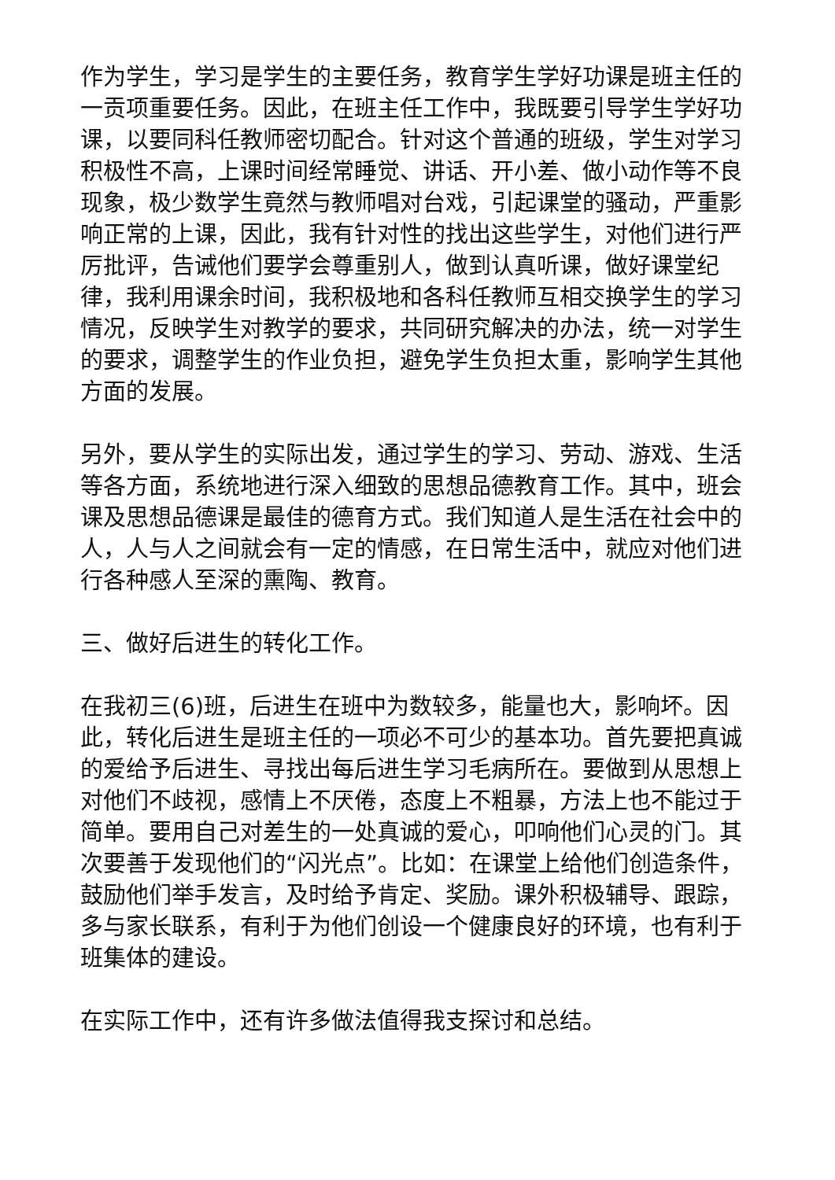作为学生，学习是学生的主要任务，教育学生学好功课是班主任的一贡项重要任务。因此，在班主任工作中，我既要引导学生学好功课，以要同科任教师密切配合。针对这个普通的班级，学生对学习积极性不高，上课时间经常睡觉、讲话、开小差、做小动作等不良现象，极少数学生竟然与教师唱对台戏，引起课堂的骚动，严重影响正常的上课，因此，我有针对性的找出这些学生，对他们进行严厉批评，告诫他们要学会尊重别人，做到认真听课，做好课堂纪律，我利用课余时间，我积极地和各科任教师互相交换学生的学习情况，反映学生对教学的要求，共同研究解决的办法，统一对学生的要求，调整学生的作业负担，避免学生负担太重，影响学生其他方面的发展。
另外，要从学生的实际出发，通过学生的学习、劳动、游戏、生活等各方面，系统地进行深入细致的思想品德教育工作。其中，班会课及思想品德课是最佳的德育方式。我们知道人是生活在社会中的人，人与人之间就会有一定的情感，在日常生活中，就应对他们进行各种感人至深的熏陶、教育。
三、做好后进生的转化工作。
在我初三(6)班，后进生在班中为数较多，能量也大，影响坏。因此，转化后进生是班主任的一项必不可少的基本功。首先要把真诚的爱给予后进生、寻找出每后进生学习毛病所在。要做到从思想上对他们不歧视，感情上不厌倦，态度上不粗暴，方法上也不能过于简单。要用自己对差生的一处真诚的爱心，叩响他们心灵的门。其次要善于发现他们的“闪光点”。比如：在课堂上给他们创造条件，鼓励他们举手发言，及时给予肯定、奖励。课外积极辅导、跟踪，多与家长联系，有利于为他们创设一个健康良好的环境，也有利于班集体的建设。
在实际工作中，还有许多做法值得我支探讨和总结。